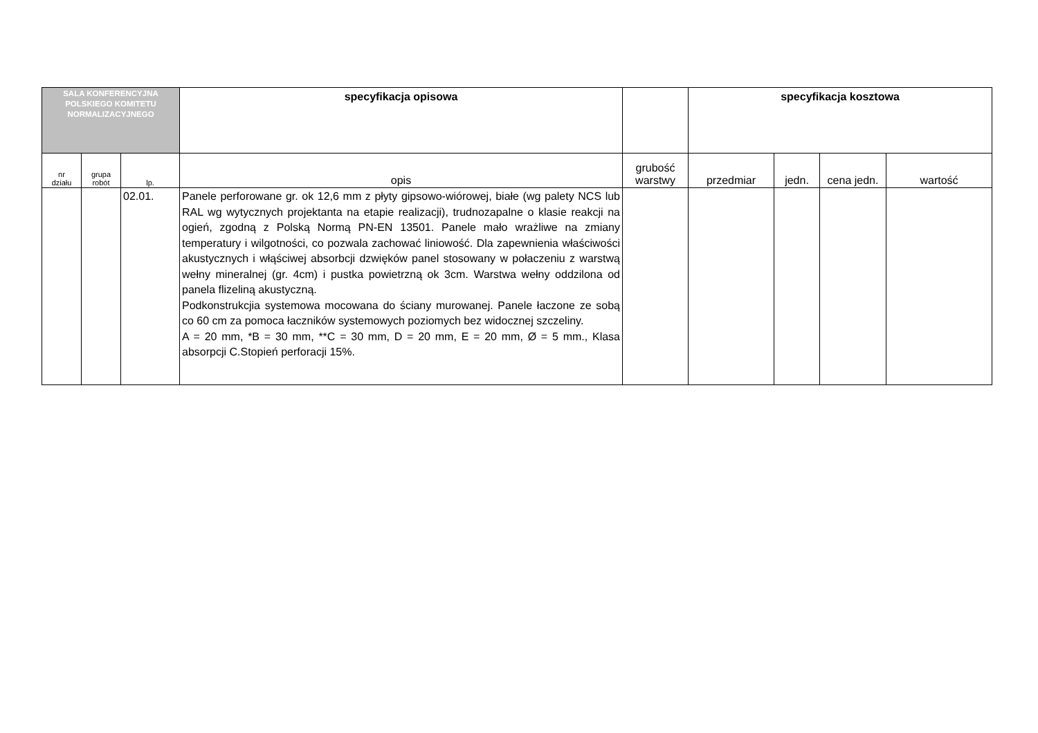| SALA KONFERENCYJNA POLSKIEGO KOMITETU NORMALIZACYJNEGO | | | specyfikacja opisowa | | specyfikacja kosztowa | | | |
| --- | --- | --- | --- | --- | --- | --- | --- | --- |
| nr działu | grupa robót | lp. | opis | grubość warstwy | przedmiar | jedn. | cena jedn. | wartość |
| | | 02.01. | Panele perforowane gr. ok 12,6 mm z płyty gipsowo-wiórowej, białe (wg palety NCS lub RAL wg wytycznych projektanta na etapie realizacji), trudnozapalne o klasie reakcji na ogień, zgodną z Polską Normą PN-EN 13501. Panele mało wrażliwe na zmiany temperatury i wilgotności, co pozwala zachować liniowość. Dla zapewnienia właściwości akustycznych i włąściwej absorbcji dzwięków panel stosowany w połaczeniu z warstwą wełny mineralnej (gr. 4cm) i pustka powietrzną ok 3cm. Warstwa wełny oddzilona od panela flizeliną akustyczną. Podkonstrukcjia systemowa mocowana do ściany murowanej. Panele łaczone ze sobą co 60 cm za pomoca łaczników systemowych poziomych bez widocznej szczeliny. A = 20 mm, *B = 30 mm, **C = 30 mm, D = 20 mm, E = 20 mm, Ø = 5 mm., Klasa absorpcji C.Stopień perforacji 15%. | | | | | |